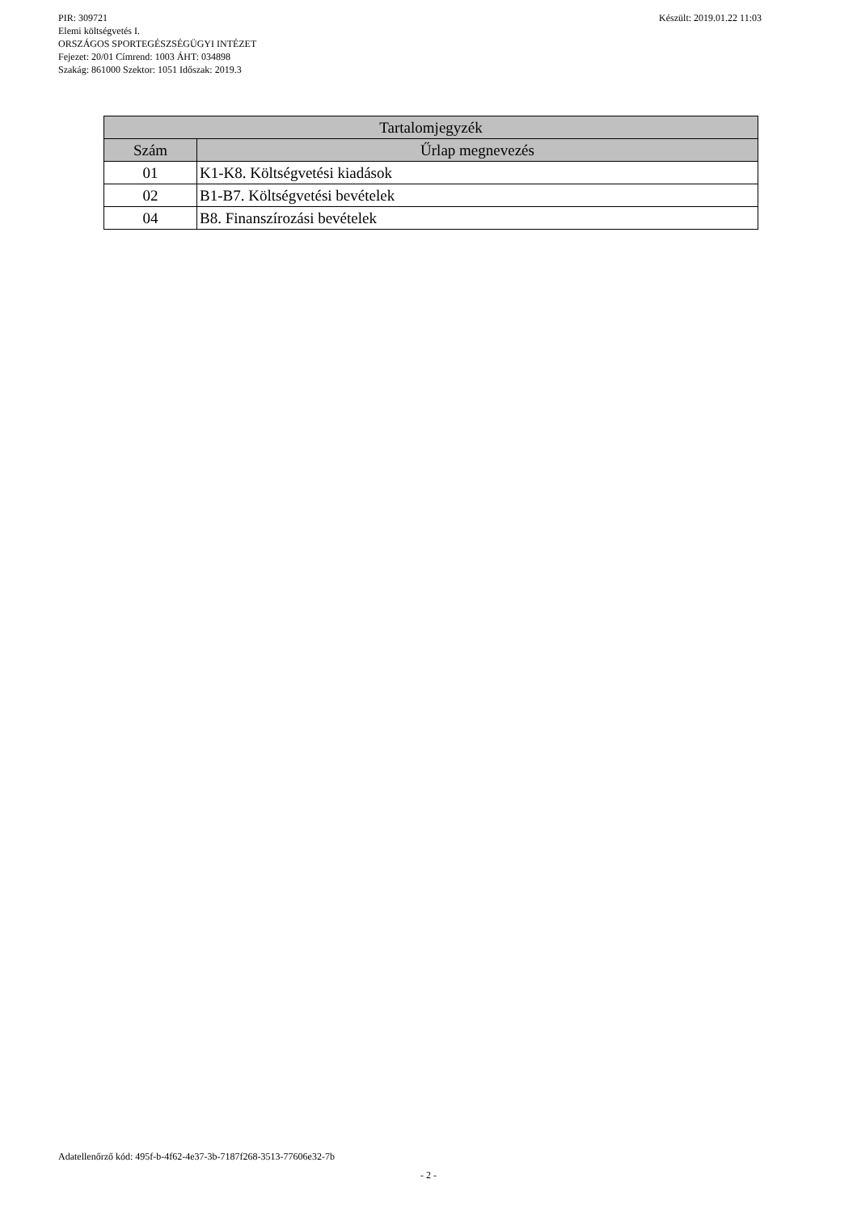Készült: 2019.01.22 11:03 PIR: 309721
Elemi költségvetés I.
ORSZÁGOS SPORTEGÉSZSÉGÜGYI INTÉZET
Fejezet: 20/01 Címrend: 1003 ÁHT: 034898
Szakág: 861000 Szektor: 1051 Időszak: 2019.3
| Tartalomjegyzék | |
| --- | --- |
| Szám | Űrlap megnevezés |
| 01 | K1-K8. Költségvetési kiadások |
| 02 | B1-B7. Költségvetési bevételek |
| 04 | B8. Finanszírozási bevételek |
Adatellenőrző kód: 495f-b-4f62-4e37-3b-7187f268-3513-77606e32-7b
- 2 -